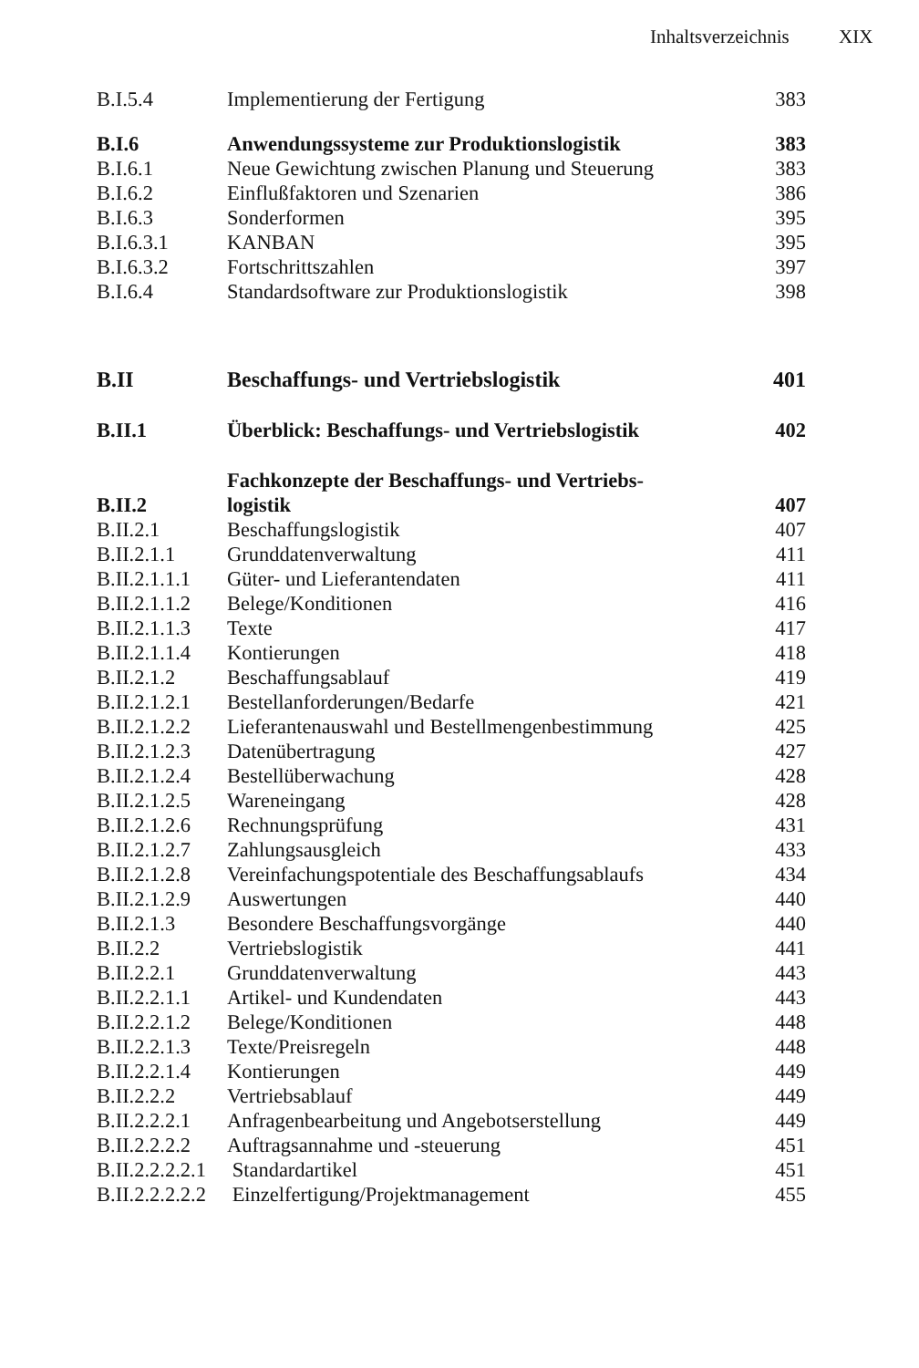Inhaltsverzeichnis XIX
| B.I.5.4 | Implementierung der Fertigung | 383 |
| B.I.6 | Anwendungssysteme zur Produktionslogistik | 383 |
| B.I.6.1 | Neue Gewichtung zwischen Planung und Steuerung | 383 |
| B.I.6.2 | Einflußfaktoren und Szenarien | 386 |
| B.I.6.3 | Sonderformen | 395 |
| B.I.6.3.1 | KANBAN | 395 |
| B.I.6.3.2 | Fortschrittszahlen | 397 |
| B.I.6.4 | Standardsoftware zur Produktionslogistik | 398 |
| B.II | Beschaffungs- und Vertriebslogistik | 401 |
| B.II.1 | Überblick: Beschaffungs- und Vertriebslogistik | 402 |
| B.II.2 | Fachkonzepte der Beschaffungs- und Vertriebs- logistik | 407 |
| B.II.2.1 | Beschaffungslogistik | 407 |
| B.II.2.1.1 | Grunddatenverwaltung | 411 |
| B.II.2.1.1.1 | Güter- und Lieferantendaten | 411 |
| B.II.2.1.1.2 | Belege/Konditionen | 416 |
| B.II.2.1.1.3 | Texte | 417 |
| B.II.2.1.1.4 | Kontierungen | 418 |
| B.II.2.1.2 | Beschaffungsablauf | 419 |
| B.II.2.1.2.1 | Bestellanforderungen/Bedarfe | 421 |
| B.II.2.1.2.2 | Lieferantenauswahl und Bestellmengenbestimmung | 425 |
| B.II.2.1.2.3 | Datenübertragung | 427 |
| B.II.2.1.2.4 | Bestellüberwachung | 428 |
| B.II.2.1.2.5 | Wareneingang | 428 |
| B.II.2.1.2.6 | Rechnungsprüfung | 431 |
| B.II.2.1.2.7 | Zahlungsausgleich | 433 |
| B.II.2.1.2.8 | Vereinfachungspotentiale des Beschaffungsablaufs | 434 |
| B.II.2.1.2.9 | Auswertungen | 440 |
| B.II.2.1.3 | Besondere Beschaffungsvorgänge | 440 |
| B.II.2.2 | Vertriebslogistik | 441 |
| B.II.2.2.1 | Grunddatenverwaltung | 443 |
| B.II.2.2.1.1 | Artikel- und Kundendaten | 443 |
| B.II.2.2.1.2 | Belege/Konditionen | 448 |
| B.II.2.2.1.3 | Texte/Preisregeln | 448 |
| B.II.2.2.1.4 | Kontierungen | 449 |
| B.II.2.2.2 | Vertriebsablauf | 449 |
| B.II.2.2.2.1 | Anfragenbearbeitung und Angebotserstellung | 449 |
| B.II.2.2.2.2 | Auftragsannahme und -steuerung | 451 |
| B.II.2.2.2.2.1 | Standardartikel | 451 |
| B.II.2.2.2.2.2 | Einzelfertigung/Projektmanagement | 455 |